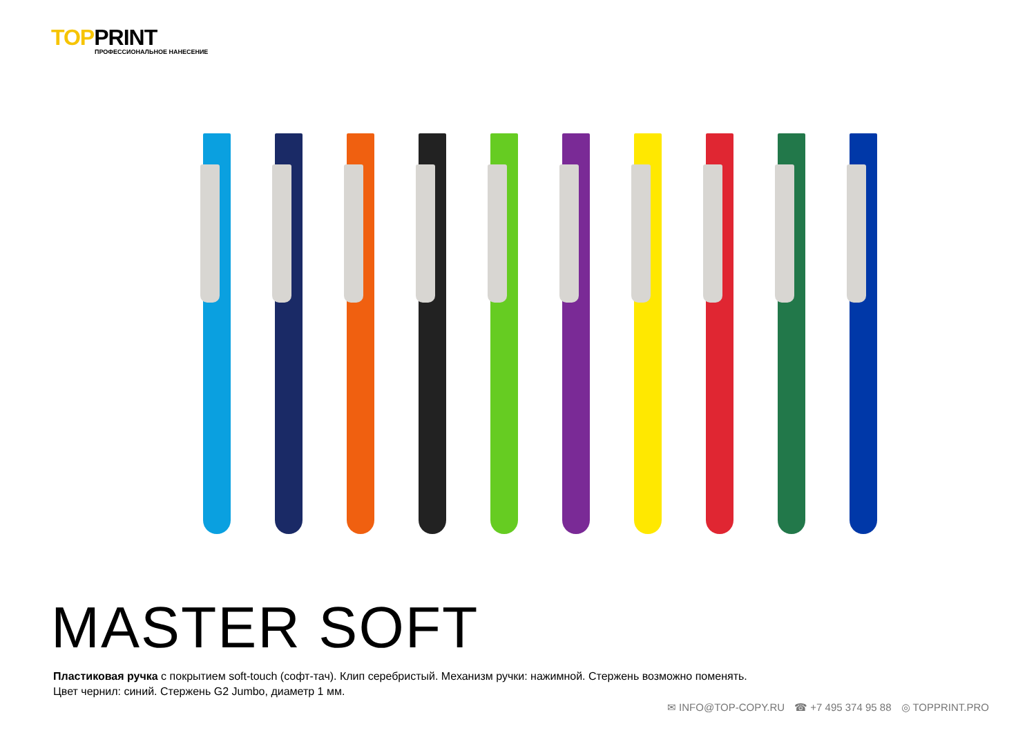TOPPRINT
ПРОФЕССИОНАЛЬНОЕ НАНЕСЕНИЕ
MASTER SOFT
Пластиковая ручка с покрытием soft-touch (софт-тач). Клип серебристый. Механизм ручки: нажимной. Стержень возможно поменять.
Цвет чернил: синий. Стержень G2 Jumbo, диаметр 1 мм.
✉ INFO@TOP-COPY.RU ☎ +7 495 374 95 88 ◎ TOPPRINT.PRO